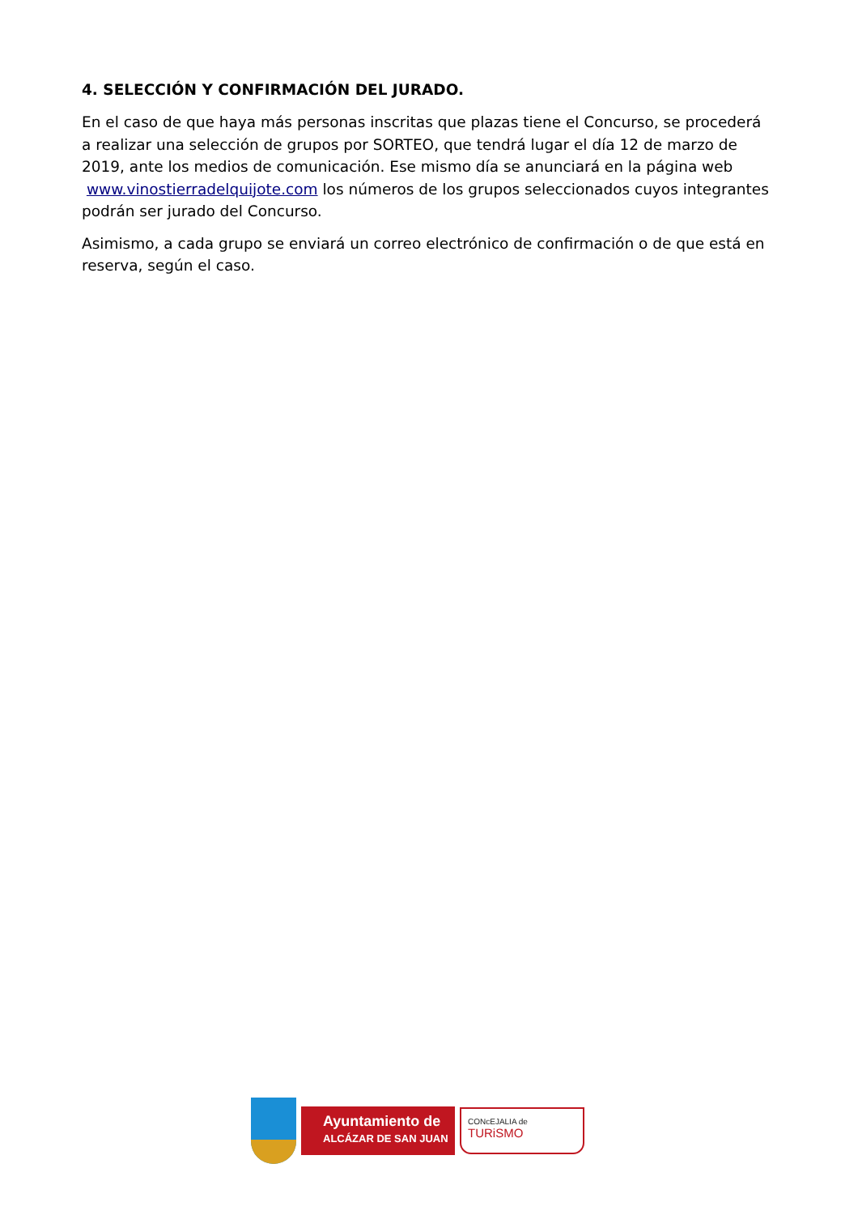4. SELECCIÓN Y CONFIRMACIÓN DEL JURADO.
En el caso de que haya más personas inscritas que plazas tiene el Concurso, se procederá a realizar una selección de grupos por SORTEO, que tendrá lugar el día 12 de marzo de 2019, ante los medios de comunicación. Ese mismo día se anunciará en la página web www.vinostierradelquijote.com los números de los grupos seleccionados cuyos integrantes podrán ser jurado del Concurso.
Asimismo, a cada grupo se enviará un correo electrónico de confirmación o de que está en reserva, según el caso.
Ayuntamiento de
ALCÁZAR DE SAN JUAN
CONcEJALIA de
TURiSMO